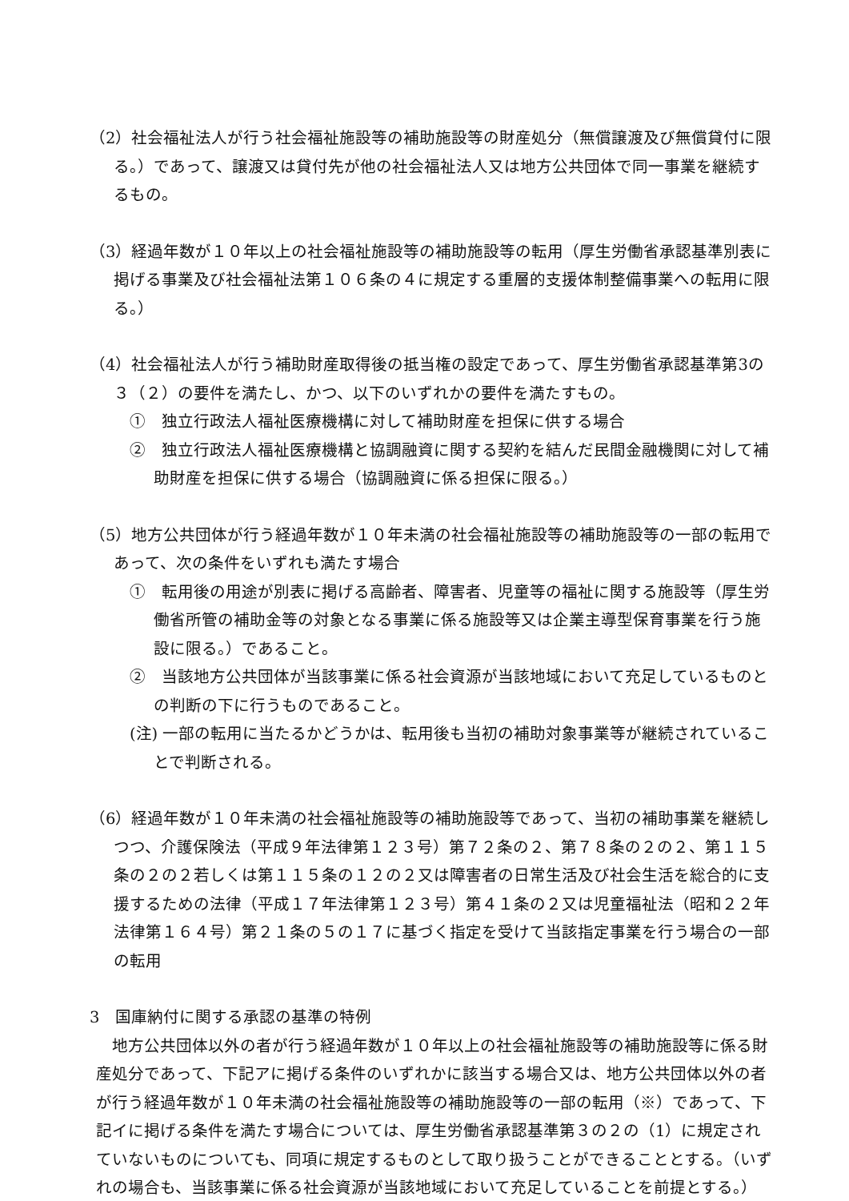（2）社会福祉法人が行う社会福祉施設等の補助施設等の財産処分（無償譲渡及び無償貸付に限る。）であって、譲渡又は貸付先が他の社会福祉法人又は地方公共団体で同一事業を継続するもの。
（3）経過年数が１０年以上の社会福祉施設等の補助施設等の転用（厚生労働省承認基準別表に掲げる事業及び社会福祉法第１０６条の４に規定する重層的支援体制整備事業への転用に限る。）
（4）社会福祉法人が行う補助財産取得後の抵当権の設定であって、厚生労働省承認基準第3の３（２）の要件を満たし、かつ、以下のいずれかの要件を満たすもの。
①　独立行政法人福祉医療機構に対して補助財産を担保に供する場合
②　独立行政法人福祉医療機構と協調融資に関する契約を結んだ民間金融機関に対して補助財産を担保に供する場合（協調融資に係る担保に限る。）
（5）地方公共団体が行う経過年数が１０年未満の社会福祉施設等の補助施設等の一部の転用であって、次の条件をいずれも満たす場合
①　転用後の用途が別表に掲げる高齢者、障害者、児童等の福祉に関する施設等（厚生労働省所管の補助金等の対象となる事業に係る施設等又は企業主導型保育事業を行う施設に限る。）であること。
②　当該地方公共団体が当該事業に係る社会資源が当該地域において充足しているものとの判断の下に行うものであること。
(注) 一部の転用に当たるかどうかは、転用後も当初の補助対象事業等が継続されていることで判断される。
（6）経過年数が１０年未満の社会福祉施設等の補助施設等であって、当初の補助事業を継続しつつ、介護保険法（平成９年法律第１２３号）第７２条の２、第７８条の２の２、第１１５条の２の２若しくは第１１５条の１２の２又は障害者の日常生活及び社会生活を総合的に支援するための法律（平成１７年法律第１２３号）第４１条の２又は児童福祉法（昭和２２年法律第１６４号）第２１条の５の１７に基づく指定を受けて当該指定事業を行う場合の一部の転用
3　国庫納付に関する承認の基準の特例
地方公共団体以外の者が行う経過年数が１０年以上の社会福祉施設等の補助施設等に係る財産処分であって、下記アに掲げる条件のいずれかに該当する場合又は、地方公共団体以外の者が行う経過年数が１０年未満の社会福祉施設等の補助施設等の一部の転用（※）であって、下記イに掲げる条件を満たす場合については、厚生労働省承認基準第３の２の（1）に規定されていないものについても、同項に規定するものとして取り扱うことができることとする。（いずれの場合も、当該事業に係る社会資源が当該地域において充足していることを前提とする。）